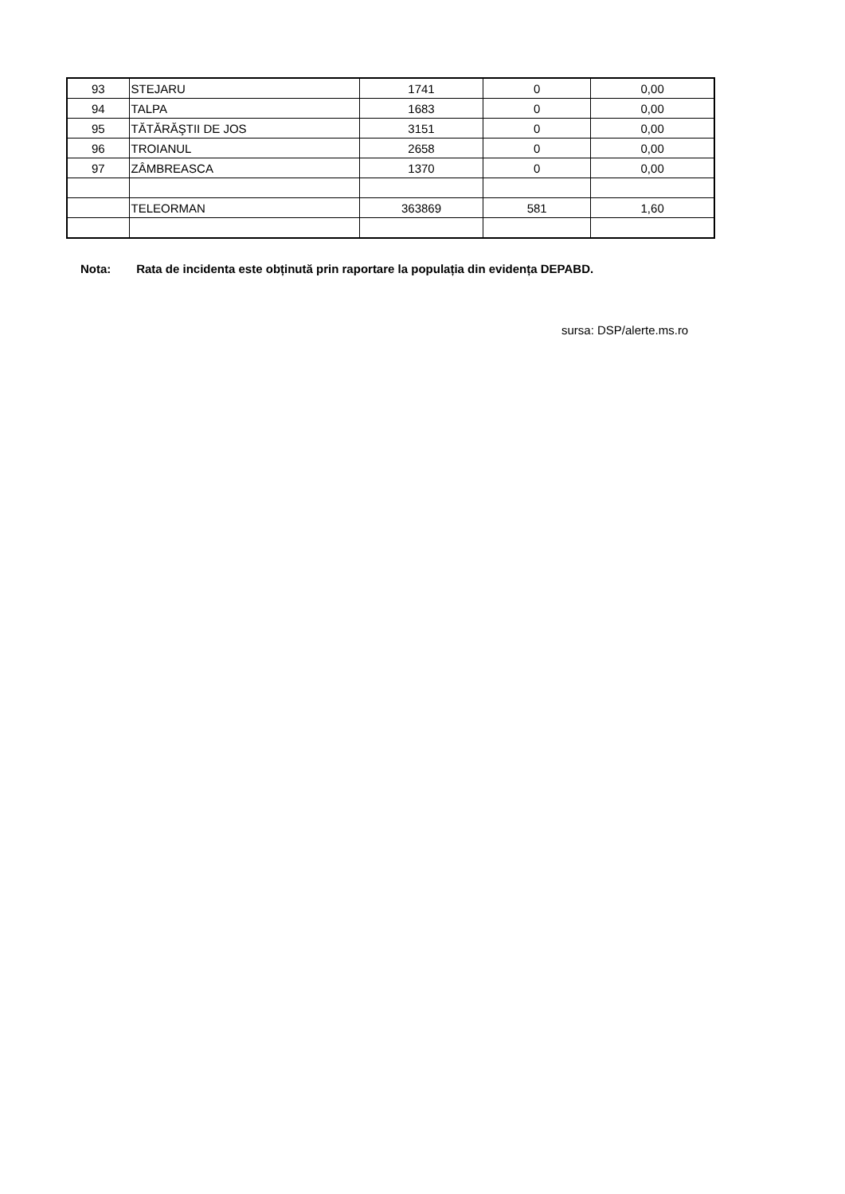| 93 | STEJARU | 1741 | 0 | 0,00 |
| 94 | TALPA | 1683 | 0 | 0,00 |
| 95 | TĂTĂRĂŞTII DE JOS | 3151 | 0 | 0,00 |
| 96 | TROIANUL | 2658 | 0 | 0,00 |
| 97 | ZÂMBREASCA | 1370 | 0 | 0,00 |
| | TELEORMAN | 363869 | 581 | 1,60 |
Nota: Rata de incidenta este obținută prin raportare la populația din evidența DEPABD.
sursa: DSP/alerte.ms.ro